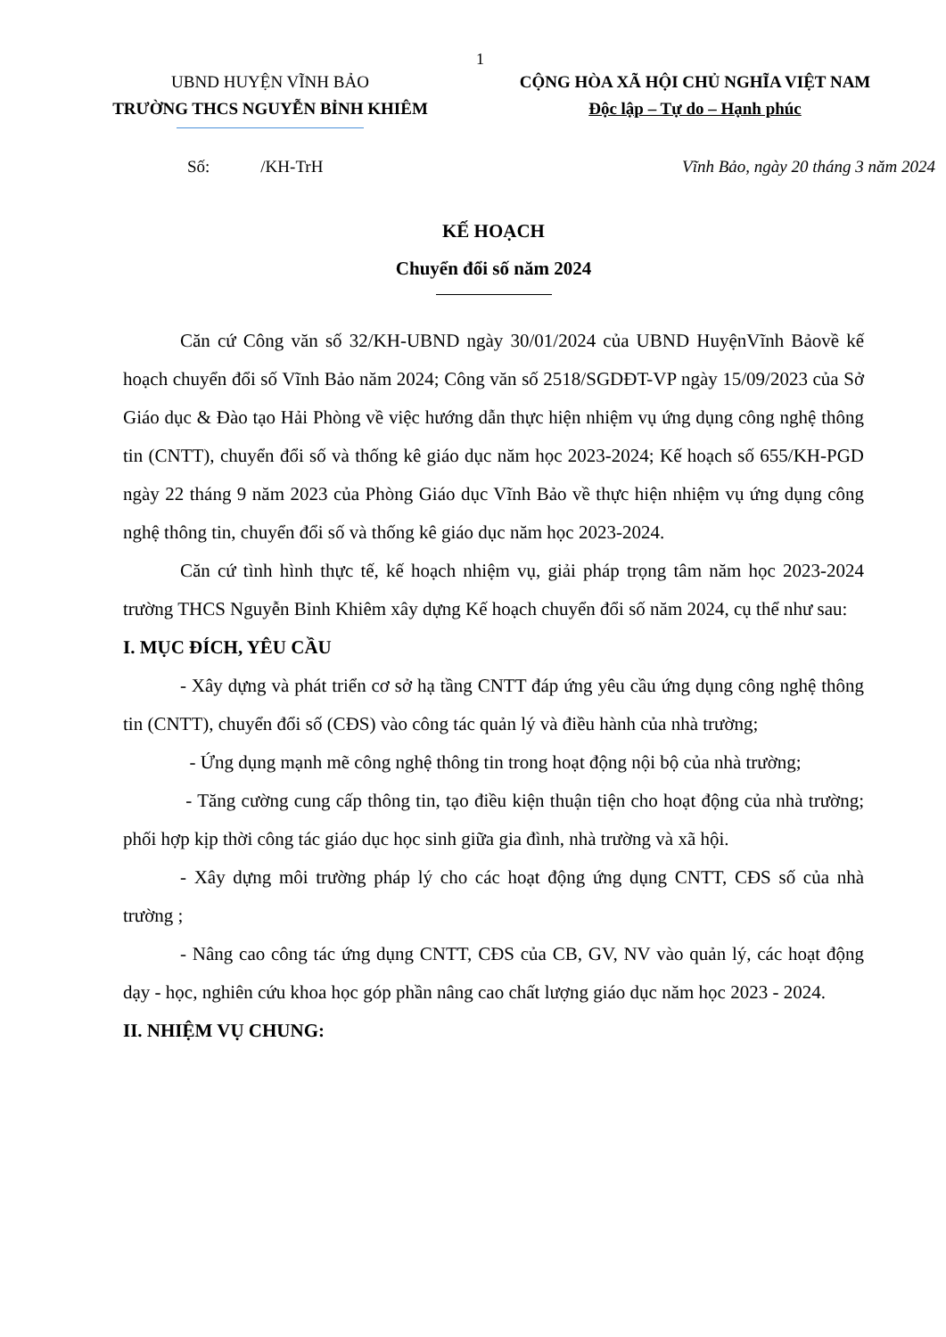1
UBND HUYỆN VĨNH BẢO
TRƯỜNG THCS NGUYỄN BỈNH KHIÊM
CỘNG HÒA XÃ HỘI CHỦ NGHĨA VIỆT NAM
Độc lập – Tự do – Hạnh phúc
Số: /KH-TrH Vĩnh Bảo, ngày 20 tháng 3 năm 2024
KẾ HOẠCH
Chuyển đổi số năm 2024
Căn cứ Công văn số 32/KH-UBND ngày 30/01/2024 của UBND HuyệnVĩnh Bảovề kế hoạch chuyển đổi số Vĩnh Bảo năm 2024; Công văn số 2518/SGDĐT-VP ngày 15/09/2023 của Sở Giáo dục & Đào tạo Hải Phòng về việc hướng dẫn thực hiện nhiệm vụ ứng dụng công nghệ thông tin (CNTT), chuyển đổi số và thống kê giáo dục năm học 2023-2024; Kế hoạch số 655/KH-PGD ngày 22 tháng 9 năm 2023 của Phòng Giáo dục Vĩnh Bảo về thực hiện nhiệm vụ ứng dụng công nghệ thông tin, chuyển đổi số và thống kê giáo dục năm học 2023-2024.
Căn cứ tình hình thực tế, kế hoạch nhiệm vụ, giải pháp trọng tâm năm học 2023-2024 trường THCS Nguyễn Bỉnh Khiêm xây dựng Kế hoạch chuyển đổi số năm 2024, cụ thể như sau:
I. MỤC ĐÍCH, YÊU CẦU
- Xây dựng và phát triển cơ sở hạ tầng CNTT đáp ứng yêu cầu ứng dụng công nghệ thông tin (CNTT), chuyển đổi số (CĐS) vào công tác quản lý và điều hành của nhà trường;
- Ứng dụng mạnh mẽ công nghệ thông tin trong hoạt động nội bộ của nhà trường;
- Tăng cường cung cấp thông tin, tạo điều kiện thuận tiện cho hoạt động của nhà trường; phối hợp kịp thời công tác giáo dục học sinh giữa gia đình, nhà trường và xã hội.
- Xây dựng môi trường pháp lý cho các hoạt động ứng dụng CNTT, CĐS số của nhà trường ;
- Nâng cao công tác ứng dụng CNTT, CĐS của CB, GV, NV vào quản lý, các hoạt động dạy - học, nghiên cứu khoa học góp phần nâng cao chất lượng giáo dục năm học 2023 - 2024.
II. NHIỆM VỤ CHUNG: